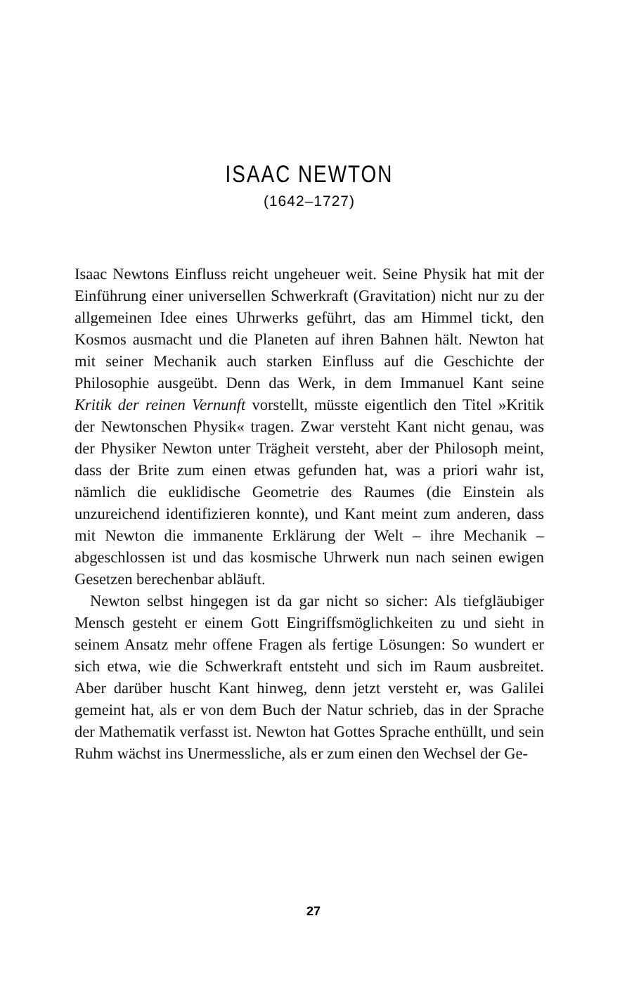ISAAC NEWTON
(1642–1727)
Isaac Newtons Einfluss reicht ungeheuer weit. Seine Physik hat mit der Einführung einer universellen Schwerkraft (Gravitation) nicht nur zu der allgemeinen Idee eines Uhrwerks geführt, das am Himmel tickt, den Kosmos ausmacht und die Planeten auf ihren Bahnen hält. Newton hat mit seiner Mechanik auch starken Einfluss auf die Geschichte der Philosophie ausgeübt. Denn das Werk, in dem Immanuel Kant seine Kritik der reinen Vernunft vorstellt, müsste eigentlich den Titel »Kritik der Newtonschen Physik« tragen. Zwar versteht Kant nicht genau, was der Physiker Newton unter Trägheit versteht, aber der Philosoph meint, dass der Brite zum einen etwas gefunden hat, was a priori wahr ist, nämlich die euklidische Geometrie des Raumes (die Einstein als unzureichend identifizieren konnte), und Kant meint zum anderen, dass mit Newton die immanente Erklärung der Welt – ihre Mechanik – abgeschlossen ist und das kosmische Uhrwerk nun nach seinen ewigen Gesetzen berechenbar abläuft.
Newton selbst hingegen ist da gar nicht so sicher: Als tiefgläubiger Mensch gesteht er einem Gott Eingriffsmöglichkeiten zu und sieht in seinem Ansatz mehr offene Fragen als fertige Lösungen: So wundert er sich etwa, wie die Schwerkraft entsteht und sich im Raum ausbreitet. Aber darüber huscht Kant hinweg, denn jetzt versteht er, was Galilei gemeint hat, als er von dem Buch der Natur schrieb, das in der Sprache der Mathematik verfasst ist. Newton hat Gottes Sprache enthüllt, und sein Ruhm wächst ins Unermessliche, als er zum einen den Wechsel der Ge-
27